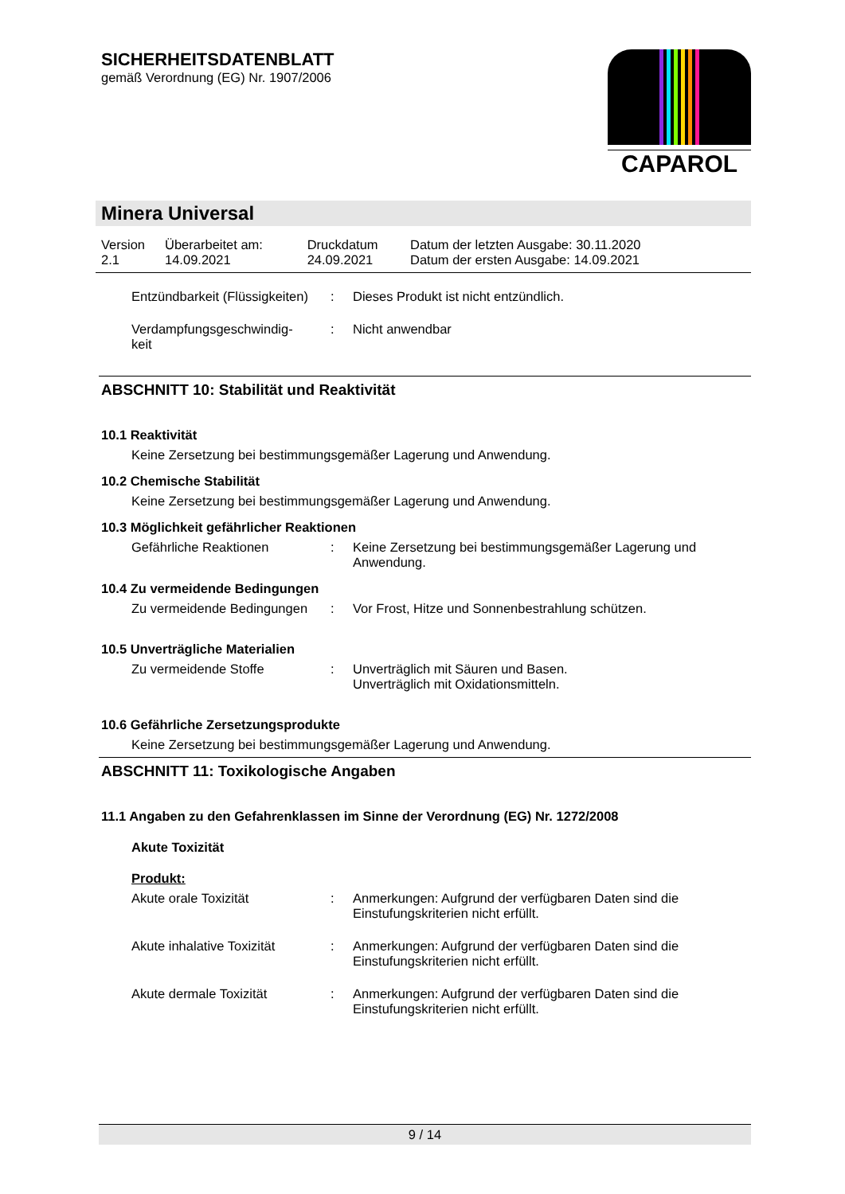SICHERHEITSDATENBLATT
gemäß Verordnung (EG) Nr. 1907/2006
CAPAROL
Minera Universal
| Version 2.1 | Überarbeitet am: 14.09.2021 | Druckdatum 24.09.2021 | Datum der letzten Ausgabe: 30.11.2020 Datum der ersten Ausgabe: 14.09.2021 |
Entzündbarkeit (Flüssigkeiten)
: Dieses Produkt ist nicht entzündlich.
Verdampfungsgeschwindig-
keit
: Nicht anwendbar
ABSCHNITT 10: Stabilität und Reaktivität
10.1 Reaktivität
Keine Zersetzung bei bestimmungsgemäßer Lagerung und Anwendung.
10.2 Chemische Stabilität
Keine Zersetzung bei bestimmungsgemäßer Lagerung und Anwendung.
10.3 Möglichkeit gefährlicher Reaktionen
Gefährliche Reaktionen : Keine Zersetzung bei bestimmungsgemäßer Lagerung und Anwendung.
10.4 Zu vermeidende Bedingungen
Zu vermeidende Bedingungen
: Vor Frost, Hitze und Sonnenbestrahlung schützen.
10.5 Unverträgliche Materialien
Zu vermeidende Stoffe : Unverträglich mit Säuren und Basen.
Unverträglich mit Oxidationsmitteln.
10.6 Gefährliche Zersetzungsprodukte
Keine Zersetzung bei bestimmungsgemäßer Lagerung und Anwendung.
ABSCHNITT 11: Toxikologische Angaben
11.1 Angaben zu den Gefahrenklassen im Sinne der Verordnung (EG) Nr. 1272/2008
Akute Toxizität
Produkt:
Akute orale Toxizität : Anmerkungen: Aufgrund der verfügbaren Daten sind die Einstufungskriterien nicht erfüllt.
Akute inhalative Toxizität
: Anmerkungen: Aufgrund der verfügbaren Daten sind die Einstufungskriterien nicht erfüllt.
Akute dermale Toxizität : Anmerkungen: Aufgrund der verfügbaren Daten sind die Einstufungskriterien nicht erfüllt.
9 / 14